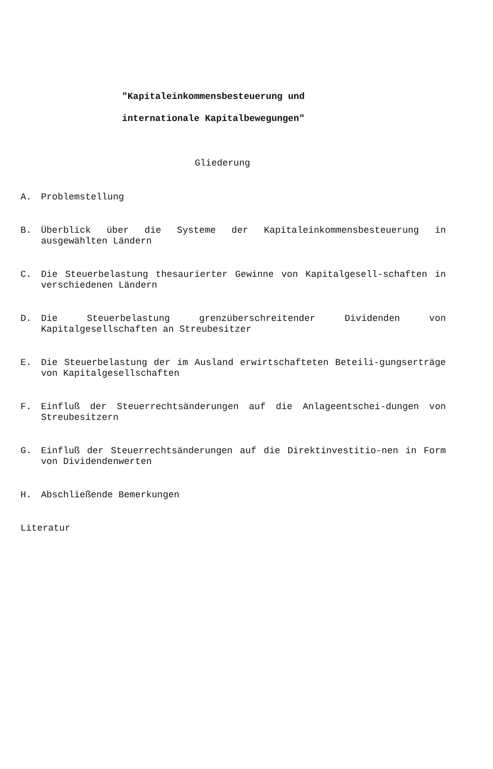"Kapitaleinkommensbesteuerung und
internationale Kapitalbewegungen"
Gliederung
A. Problemstellung
B. Überblick über die Systeme der Kapitaleinkommensbesteuerung in ausgewählten Ländern
C. Die Steuerbelastung thesaurierter Gewinne von Kapitalgesell-schaften in verschiedenen Ländern
D. Die Steuerbelastung grenzüberschreitender Dividenden von Kapitalgesellschaften an Streubesitzer
E. Die Steuerbelastung der im Ausland erwirtschafteten Beteili-gungserträge von Kapitalgesellschaften
F. Einfluß der Steuerrechtsänderungen auf die Anlageentschei-dungen von Streubesitzern
G. Einfluß der Steuerrechtsänderungen auf die Direktinvestitio-nen in Form von Dividendenwerten
H. Abschließende Bemerkungen
Literatur